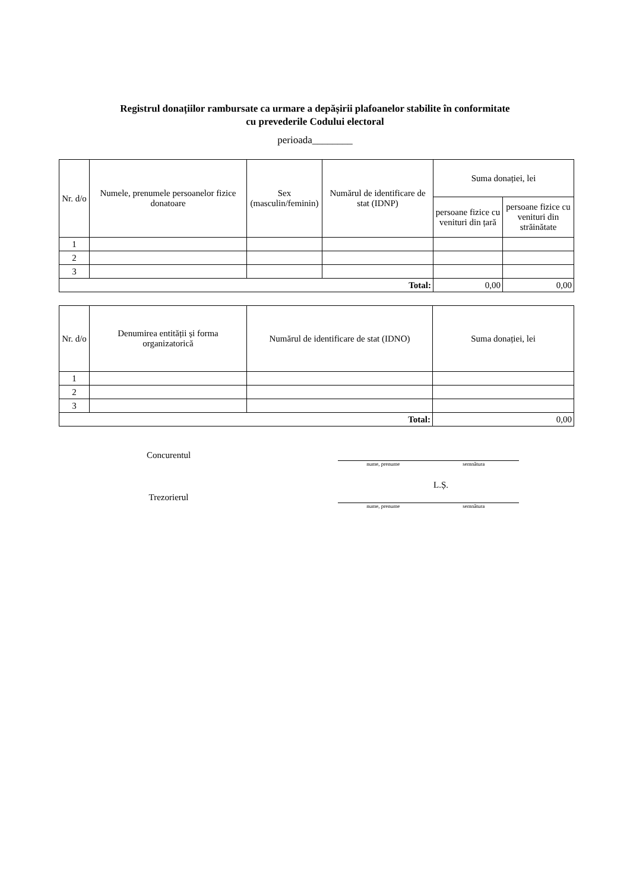Registrul donațiilor rambursate ca urmare a depășirii plafoanelor stabilite în conformitate
cu prevederile Codului electoral
perioada________
| Nr. d/o | Numele, prenumele persoanelor fizice donatoare | Sex (masculin/feminin) | Numărul de identificare de stat (IDNP) | Suma donației, lei | |
| --- | --- | --- | --- | --- | --- |
| | | | | persoane fizice cu venituri din țară | persoane fizice cu venituri din străinătate |
| 1 | | | | | |
| 2 | | | | | |
| 3 | | | | | |
| Total: | | | | 0,00 | 0,00 |
| Nr. d/o | Denumirea entității și forma organizatorică | Numărul de identificare de stat (IDNO) | Suma donației, lei |
| --- | --- | --- | --- |
| 1 | | | |
| 2 | | | |
| 3 | | | |
| Total: | | | 0,00 |
Concurentul
nume, prenume semnătura
L.Ș.
Trezorierul
nume, prenume semnătura